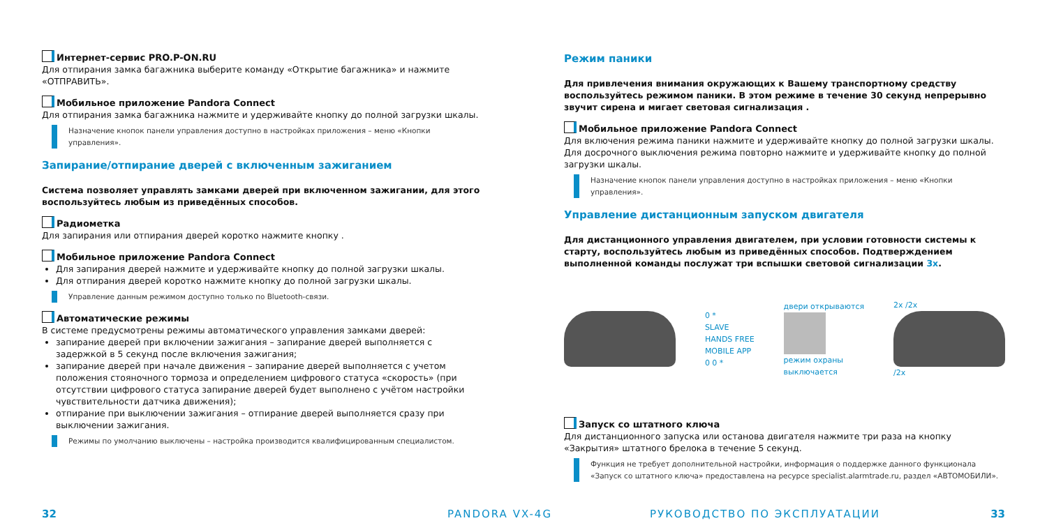Интернет-сервис PRO.P-ON.RU
Для отпирания замка багажника выберите команду «Открытие багажника» и нажмите «ОТПРАВИТЬ».
Мобильное приложение Pandora Connect
Для отпирания замка багажника нажмите и удерживайте кнопку до полной загрузки шкалы.
Назначение кнопок панели управления доступно в настройках приложения – меню «Кнопки управления».
Запирание/отпирание дверей с включенным зажиганием
Система позволяет управлять замками дверей при включенном зажигании, для этого воспользуйтесь любым из приведённых способов.
Радиометка
Для запирания или отпирания дверей коротко нажмите кнопку .
Мобильное приложение Pandora Connect
Для запирания дверей нажмите и удерживайте кнопку до полной загрузки шкалы.
Для отпирания дверей коротко нажмите кнопку до полной загрузки шкалы.
Управление данным режимом доступно только по Bluetooth-связи.
Автоматические режимы
В системе предусмотрены режимы автоматического управления замками дверей:
запирание дверей при включении зажигания – запирание дверей выполняется с задержкой в 5 секунд после включения зажигания;
запирание дверей при начале движения – запирание дверей выполняется с учетом положения стояночного тормоза и определением цифрового статуса «скорость» (при отсутствии цифрового статуса запирание дверей будет выполнено с учётом настройки чувствительности датчика движения);
отпирание при выключении зажигания – отпирание дверей выполняется сразу при выключении зажигания.
Режимы по умолчанию выключены – настройка производится квалифицированным специалистом.
Режим паники
Для привлечения внимания окружающих к Вашему транспортному средству воспользуйтесь режимом паники. В этом режиме в течение 30 секунд непрерывно звучит сирена и мигает световая сигнализация .
Мобильное приложение Pandora Connect
Для включения режима паники нажмите и удерживайте кнопку до полной загрузки шкалы. Для досрочного выключения режима повторно нажмите и удерживайте кнопку до полной загрузки шкалы.
Назначение кнопок панели управления доступно в настройках приложения – меню «Кнопки управления».
Управление дистанционным запуском двигателя
Для дистанционного управления двигателем, при условии готовности системы к старту, воспользуйтесь любым из приведённых способов. Подтверждением выполненной команды послужат три вспышки световой сигнализации 3x.
0 *
SLAVE
HANDS FREE
MOBILE APP
0 0 *
двери открываются
режим охраны
выключается
2x /2x
/2x
Запуск со штатного ключа
Для дистанционного запуска или останова двигателя нажмите три раза на кнопку «Закрытия» штатного брелока в течение 5 секунд.
Функция не требует дополнительной настройки, информация о поддержке данного функционала «Запуск со штатного ключа» предоставлена на ресурсе specialist.alarmtrade.ru, раздел «АВТОМОБИЛИ».
32 PANDORA VX-4G РУКОВОДСТВО ПО ЭКСПЛУАТАЦИИ 33